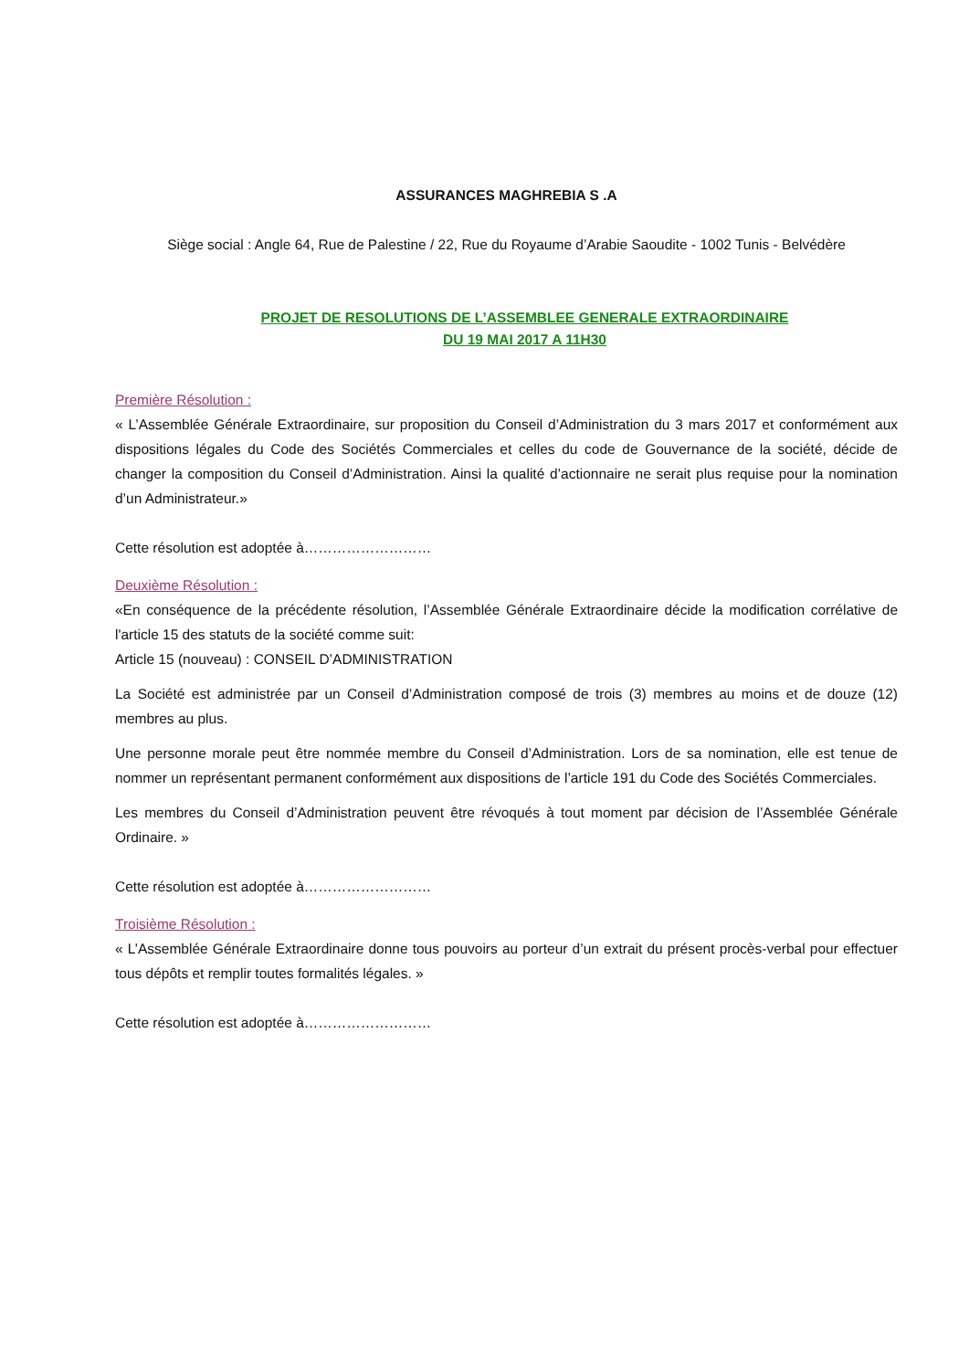ASSURANCES MAGHREBIA S .A
Siège social : Angle 64, Rue de Palestine / 22, Rue du Royaume d’Arabie Saoudite - 1002 Tunis - Belvédère
PROJET DE RESOLUTIONS DE L’ASSEMBLEE GENERALE EXTRAORDINAIRE
DU 19 MAI 2017 A 11H30
Première Résolution :
« L’Assemblée Générale Extraordinaire, sur proposition du Conseil d’Administration du 3 mars 2017 et conformément aux dispositions légales du Code des Sociétés Commerciales et celles du code de Gouvernance de la société, décide de changer la composition du Conseil d’Administration. Ainsi la qualité d’actionnaire ne serait plus requise pour la nomination d’un Administrateur.»
Cette résolution est adoptée à………………………
Deuxième Résolution :
«En conséquence de la précédente résolution, l’Assemblée Générale Extraordinaire décide la modification corrélative de l'article 15 des statuts de la société comme suit:
Article 15 (nouveau) : CONSEIL D’ADMINISTRATION
La Société est administrée par un Conseil d’Administration composé de trois (3) membres au moins et de douze (12) membres au plus.
Une personne morale peut être nommée membre du Conseil d’Administration. Lors de sa nomination, elle est tenue de nommer un représentant permanent conformément aux dispositions de l’article 191 du Code des Sociétés Commerciales.
Les membres du Conseil d’Administration peuvent être révoqués à tout moment par décision de l’Assemblée Générale Ordinaire. »
Cette résolution est adoptée à………………………
Troisième Résolution :
« L’Assemblée Générale Extraordinaire donne tous pouvoirs au porteur d’un extrait du présent procès-verbal pour effectuer tous dépôts et remplir toutes formalités légales. »
Cette résolution est adoptée à………………………